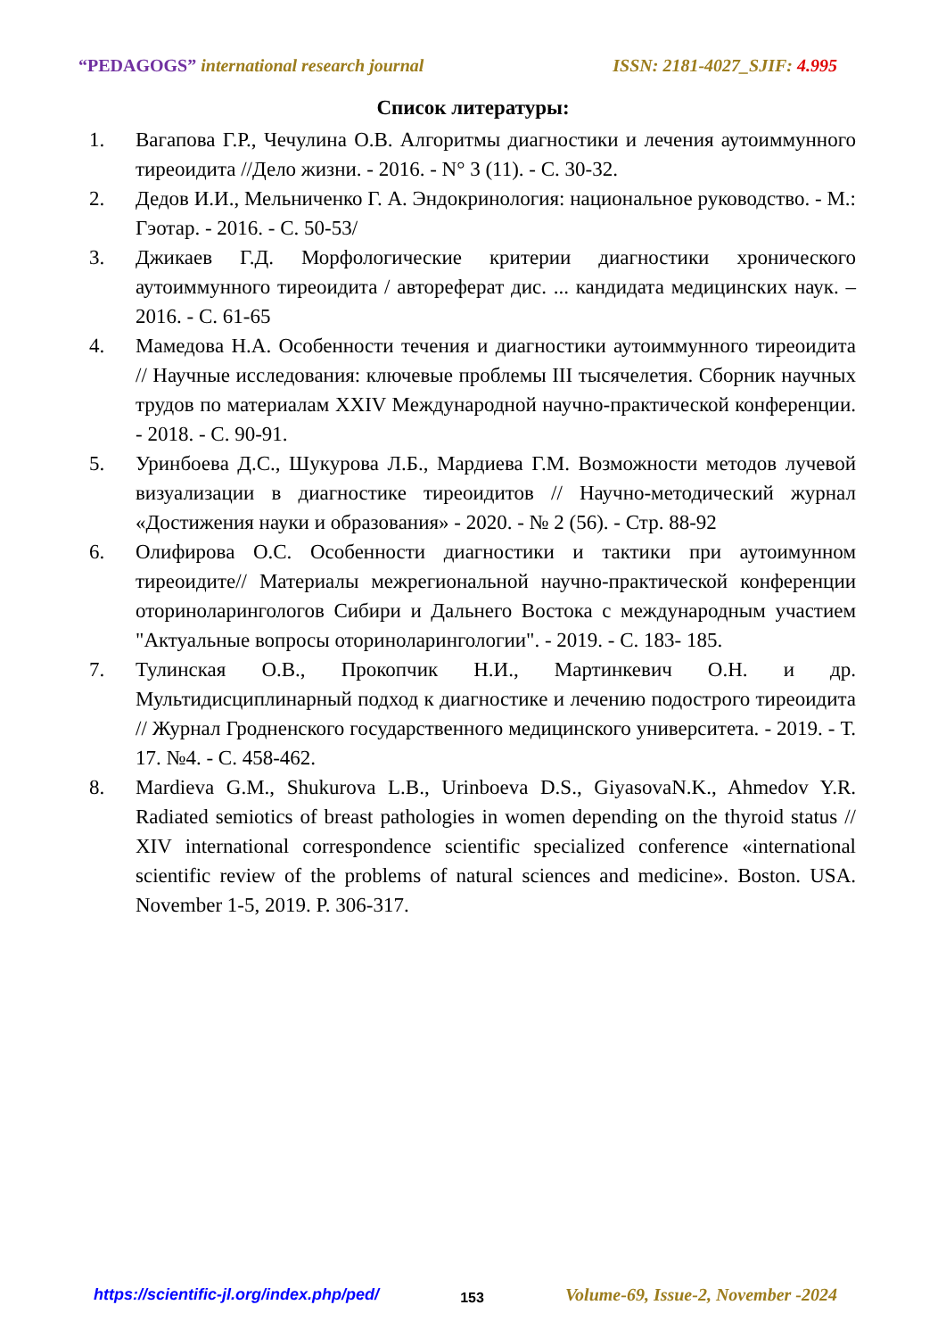“PEDAGOGS” international research journal ISSN: 2181-4027_SJIF: 4.995
Список литературы:
1. Вагапова Г.Р., Чечулина О.В. Алгоритмы диагностики и лечения аутоиммунного тиреоидита //Дело жизни. - 2016. - N° 3 (11). - С. 30-32.
2. Дедов И.И., Мельниченко Г. А. Эндокринология: национальное руководство. - М.: Гэотар. - 2016. - С. 50-53/
3. Джикаев Г.Д. Морфологические критерии диагностики хронического аутоиммунного тиреоидита / автореферат дис. ... кандидата медицинских наук. – 2016. - С. 61-65
4. Мамедова Н.А. Особенности течения и диагностики аутоиммунного тиреоидита // Научные исследования: ключевые проблемы III тысячелетия. Сборник научных трудов по материалам XXIV Международной научно-практической конференции. - 2018. - С. 90-91.
5. Уринбоева Д.С., Шукурова Л.Б., Мардиева Г.М. Возможности методов лучевой визуализации в диагностике тиреоидитов // Научно-методический журнал «Достижения науки и образования» - 2020. - № 2 (56). - Стр. 88-92
6. Олифирова О.С. Особенности диагностики и тактики при аутоимунном тиреоидите// Материалы межрегиональной научно-практической конференции оториноларингологов Сибири и Дальнего Востока с международным участием "Актуальные вопросы оториноларингологии". - 2019. - С. 183- 185.
7. Тулинская О.В., Прокопчик Н.И., Мартинкевич О.Н. и др. Мультидисциплинарный подход к диагностике и лечению подострого тиреоидита // Журнал Гродненского государственного медицинского университета. - 2019. - Т. 17. №4. - С. 458-462.
8. Mardieva G.M., Shukurova L.B., Urinboeva D.S., GiyasovaN.K., Ahmedov Y.R. Radiated semiotics of breast pathologies in women depending on the thyroid status // XIV international correspondence scientific specialized conference «international scientific review of the problems of natural sciences and medicine». Boston. USA. November 1-5, 2019. P. 306-317.
https://scientific-jl.org/index.php/ped/ 153 Volume-69, Issue-2, November -2024